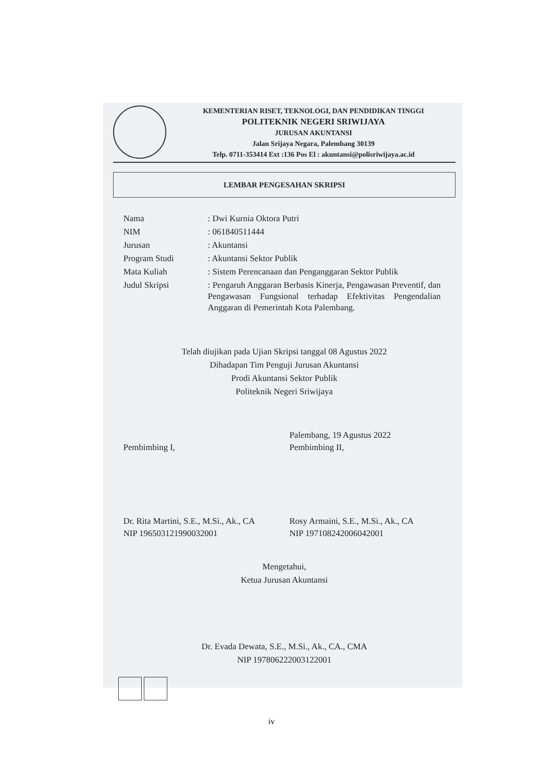KEMENTERIAN RISET, TEKNOLOGI, DAN PENDIDIKAN TINGGI
POLITEKNIK NEGERI SRIWIJAYA
JURUSAN AKUNTANSI
Jalan Srijaya Negara, Palembang 30139
Telp. 0711-353414 Ext :136 Pos El : akuntansi@polisriwijaya.ac.id
LEMBAR PENGESAHAN SKRIPSI
| Nama | : Dwi Kurnia Oktora Putri |
| NIM | : 061840511444 |
| Jurusan | : Akuntansi |
| Program Studi | : Akuntansi Sektor Publik |
| Mata Kuliah | : Sistem Perencanaan dan Penganggaran Sektor Publik |
| Judul Skripsi | : Pengaruh Anggaran Berbasis Kinerja, Pengawasan Preventif, dan Pengawasan Fungsional terhadap Efektivitas Pengendalian Anggaran di Pemerintah Kota Palembang. |
Telah diujikan pada Ujian Skripsi tanggal 08 Agustus 2022
Dihadapan Tim Penguji Jurusan Akuntansi
Prodi Akuntansi Sektor Publik
Politeknik Negeri Sriwijaya
Pembimbing I,
Dr. Rita Martini, S.E., M.Si., Ak., CA
NIP 196503121990032001
Palembang, 19 Agustus 2022
Pembimbing II,
Rosy Armaini, S.E., M.Si., Ak., CA
NIP 197108242006042001
Mengetahui,
Ketua Jurusan Akuntansi
Dr. Evada Dewata, S.E., M.Si., Ak., CA., CMA
NIP 197806222003122001
iv